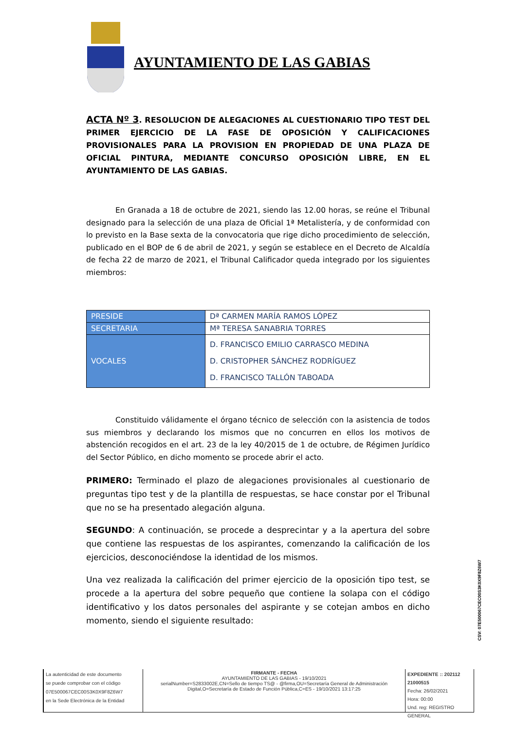AYUNTAMIENTO DE LAS GABIAS
ACTA Nº 3. RESOLUCION DE ALEGACIONES AL CUESTIONARIO TIPO TEST DEL PRIMER EJERCICIO DE LA FASE DE OPOSICIÓN Y CALIFICACIONES PROVISIONALES PARA LA PROVISION EN PROPIEDAD DE UNA PLAZA DE OFICIAL PINTURA, MEDIANTE CONCURSO OPOSICIÓN LIBRE, EN EL AYUNTAMIENTO DE LAS GABIAS.
En Granada a 18 de octubre de 2021, siendo las 12.00 horas, se reúne el Tribunal designado para la selección de una plaza de Oficial 1ª Metalistería, y de conformidad con lo previsto en la Base sexta de la convocatoria que rige dicho procedimiento de selección, publicado en el BOP de 6 de abril de 2021, y según se establece en el Decreto de Alcaldía de fecha 22 de marzo de 2021, el Tribunal Calificador queda integrado por los siguientes miembros:
| PRESIDE | Dª CARMEN MARÍA RAMOS LÓPEZ |
| SECRETARIA | Mª TERESA SANABRIA TORRES |
| VOCALES | D. FRANCISCO EMILIO CARRASCO MEDINA D. CRISTOPHER SÁNCHEZ RODRÍGUEZ D. FRANCISCO TALLÓN TABOADA |
Constituido válidamente el órgano técnico de selección con la asistencia de todos sus miembros y declarando los mismos que no concurren en ellos los motivos de abstención recogidos en el art. 23 de la ley 40/2015 de 1 de octubre, de Régimen Jurídico del Sector Público, en dicho momento se procede abrir el acto.
PRIMERO: Terminado el plazo de alegaciones provisionales al cuestionario de preguntas tipo test y de la plantilla de respuestas, se hace constar por el Tribunal que no se ha presentado alegación alguna.
SEGUNDO: A continuación, se procede a desprecintar y a la apertura del sobre que contiene las respuestas de los aspirantes, comenzando la calificación de los ejercicios, desconociéndose la identidad de los mismos.
Una vez realizada la calificación del primer ejercicio de la oposición tipo test, se procede a la apertura del sobre pequeño que contiene la solapa con el código identificativo y los datos personales del aspirante y se cotejan ambos en dicho momento, siendo el siguiente resultado:
CSV: 07E500067CEC00S3K0X9F8Z6W7
La autenticidad de este documento
se puede comprobar con el código
07E500067CEC00S3K0X9F8Z6W7
en la Sede Electrónica de la Entidad
FIRMANTE - FECHA
AYUNTAMIENTO DE LAS GABIAS - 19/10/2021
serialNumber=S2833002E,CN=Sello de tiempo TS@ - @firma,OU=Secretaría General de Administración Digital,O=Secretaría de Estado de Función Pública,C=ES - 19/10/2021 13:17:25
EXPEDIENTE :: 202112 21000515
Fecha: 26/02/2021
Hora: 00:00
Und. reg: REGISTRO GENERAL